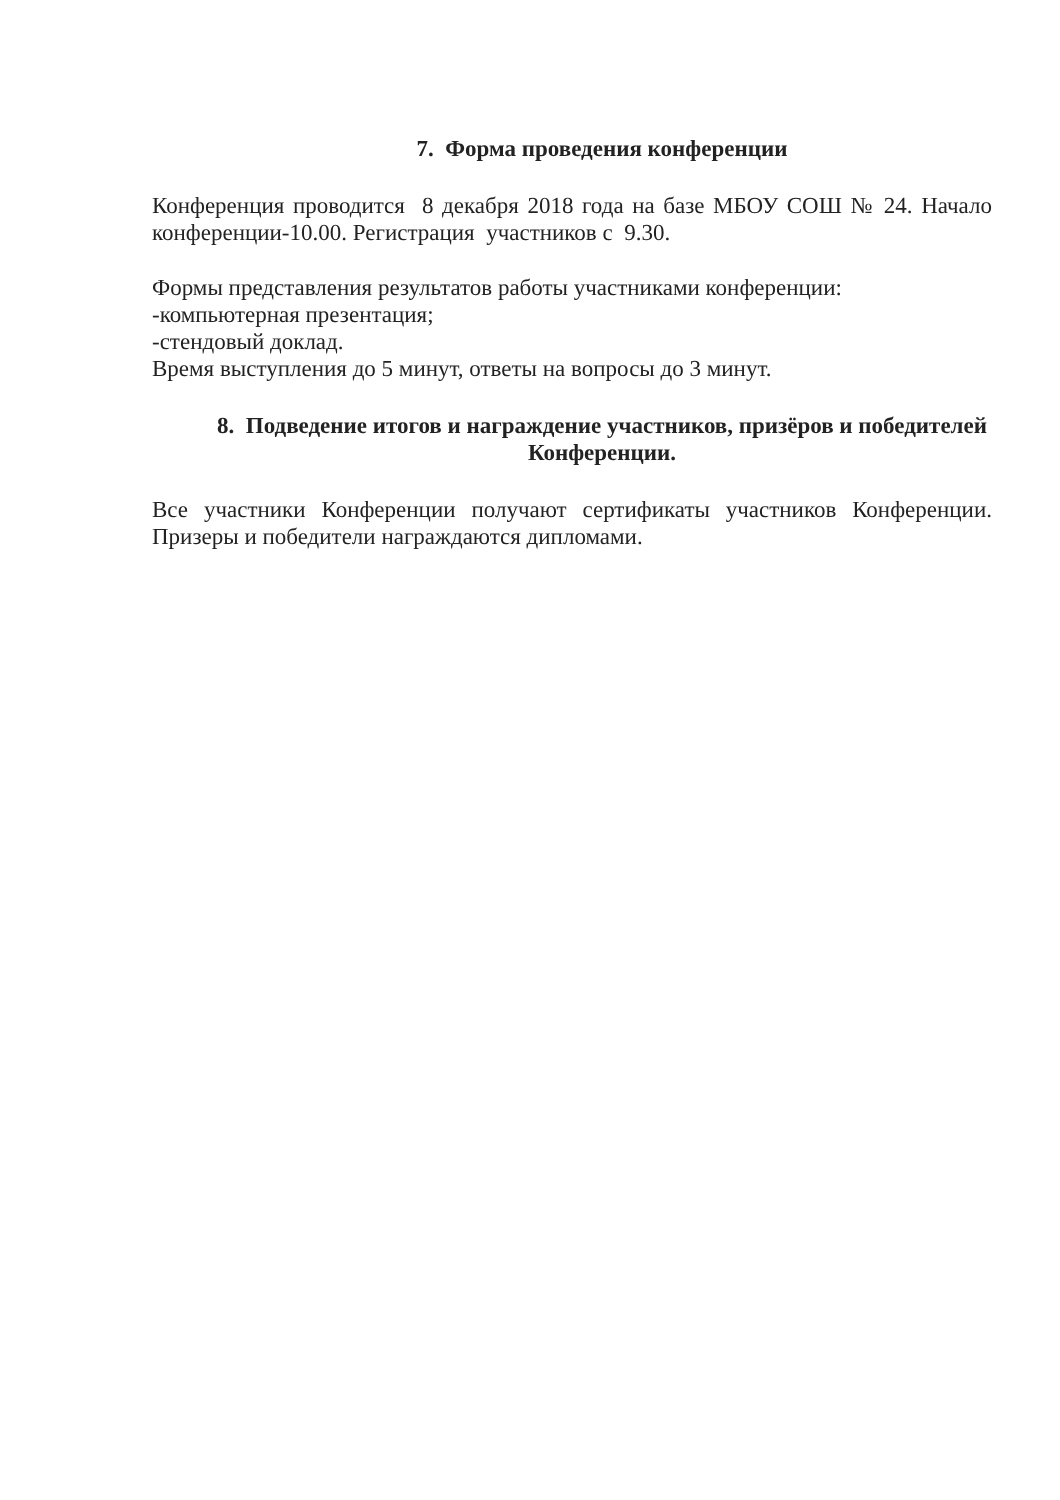7. Форма проведения конференции
Конференция проводится 8 декабря 2018 года на базе МБОУ СОШ № 24. Начало конференции-10.00. Регистрация участников с 9.30.
Формы представления результатов работы участниками конференции:
-компьютерная презентация;
-стендовый доклад.
Время выступления до 5 минут, ответы на вопросы до 3 минут.
8. Подведение итогов и награждение участников, призёров и победителей Конференции.
Все участники Конференции получают сертификаты участников Конференции. Призеры и победители награждаются дипломами.